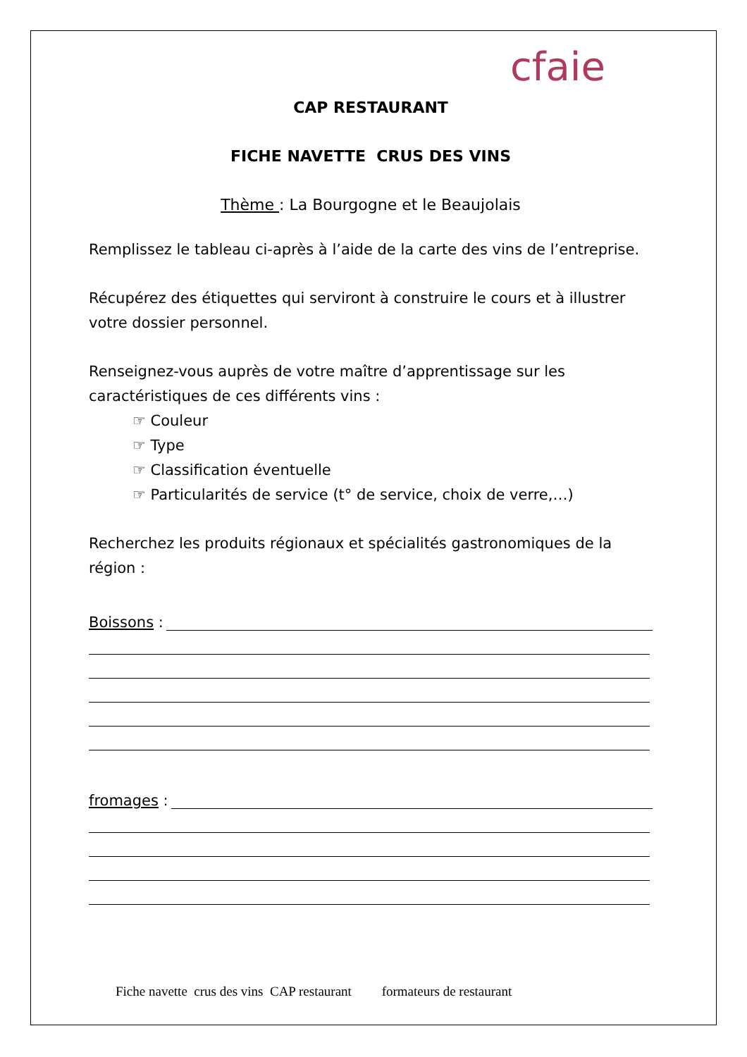cfaie
CAP RESTAURANT
FICHE NAVETTE CRUS DES VINS
Thème : La Bourgogne et le Beaujolais
Remplissez le tableau ci-après à l’aide de la carte des vins de l’entreprise.
Récupérez des étiquettes qui serviront à construire le cours et à illustrer votre dossier personnel.
Renseignez-vous auprès de votre maître d’apprentissage sur les caractéristiques de ces différents vins :
☞ Couleur
☞ Type
☞ Classification éventuelle
☞ Particularités de service (t° de service, choix de verre,…)
Recherchez les produits régionaux et spécialités gastronomiques de la région :
Boissons :
fromages :
Fiche navette crus des vins CAP restaurant formateurs de restaurant